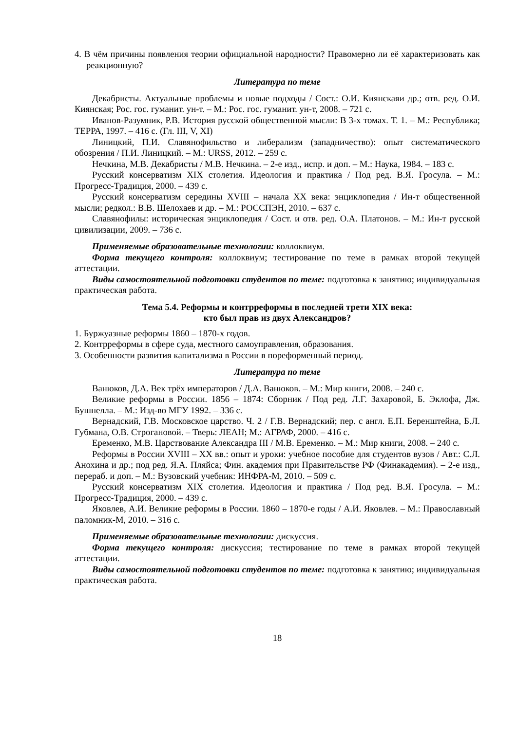4. В чём причины появления теории официальной народности? Правомерно ли её характеризовать как реакционную?
Литература по теме
Декабристы. Актуальные проблемы и новые подходы / Сост.: О.И. Киянскаяи др.; отв. ред. О.И. Киянская; Рос. гос. гуманит. ун-т. – М.: Рос. гос. гуманит. ун-т, 2008. – 721 с.
Иванов-Разумник, Р.В. История русской общественной мысли: В 3-х томах. Т. 1. – М.: Республика; ТЕРРА, 1997. – 416 с. (Гл. III, V, XI)
Линицкий, П.И. Славянофильство и либерализм (западничество): опыт систематического обозрения / П.И. Линицкий. – М.: URSS, 2012. – 259 с.
Нечкина, М.В. Декабристы / М.В. Нечкина. – 2-е изд., испр. и доп. – М.: Наука, 1984. – 183 с.
Русский консерватизм XIX столетия. Идеология и практика / Под ред. В.Я. Гросула. – М.: Прогресс-Традиция, 2000. – 439 с.
Русский консерватизм середины XVIII – начала XX века: энциклопедия / Ин-т общественной мысли; редкол.: В.В. Шелохаев и др. – М.: РОССПЭН, 2010. – 637 с.
Славянофилы: историческая энциклопедия / Сост. и отв. ред. О.А. Платонов. – М.: Ин-т русской цивилизации, 2009. – 736 с.
Применяемые образовательные технологии: коллоквиум.
Форма текущего контроля: коллоквиум; тестирование по теме в рамках второй текущей аттестации.
Виды самостоятельной подготовки студентов по теме: подготовка к занятию; индивидуальная практическая работа.
Тема 5.4. Реформы и контрреформы в последней трети XIX века:
кто был прав из двух Александров?
1. Буржуазные реформы 1860 – 1870-х годов.
2. Контрреформы в сфере суда, местного самоуправления, образования.
3. Особенности развития капитализма в России в пореформенный период.
Литература по теме
Ванюков, Д.А. Век трёх императоров / Д.А. Ванюков. – М.: Мир книги, 2008. – 240 с.
Великие реформы в России. 1856 – 1874: Сборник / Под ред. Л.Г. Захаровой, Б. Эклофа, Дж. Бушнелла. – М.: Изд-во МГУ 1992. – 336 с.
Вернадский, Г.В. Московское царство. Ч. 2 / Г.В. Вернадский; пер. с англ. Е.П. Беренштейна, Б.Л. Губмана, О.В. Строгановой. – Тверь: ЛЕАН; М.: АГРАФ, 2000. – 416 с.
Еременко, М.В. Царствование Александра III / М.В. Еременко. – М.: Мир книги, 2008. – 240 с.
Реформы в России XVIII – XX вв.: опыт и уроки: учебное пособие для студентов вузов / Авт.: С.Л. Анохина и др.; под ред. Я.А. Пляйса; Фин. академия при Правительстве РФ (Финакадемия). – 2-е изд., перераб. и доп. – М.: Вузовский учебник: ИНФРА-М, 2010. – 509 с.
Русский консерватизм XIX столетия. Идеология и практика / Под ред. В.Я. Гросула. – М.: Прогресс-Традиция, 2000. – 439 с.
Яковлев, А.И. Великие реформы в России. 1860 – 1870-е годы / А.И. Яковлев. – М.: Православный паломник-М, 2010. – 316 с.
Применяемые образовательные технологии: дискуссия.
Форма текущего контроля: дискуссия; тестирование по теме в рамках второй текущей аттестации.
Виды самостоятельной подготовки студентов по теме: подготовка к занятию; индивидуальная практическая работа.
18